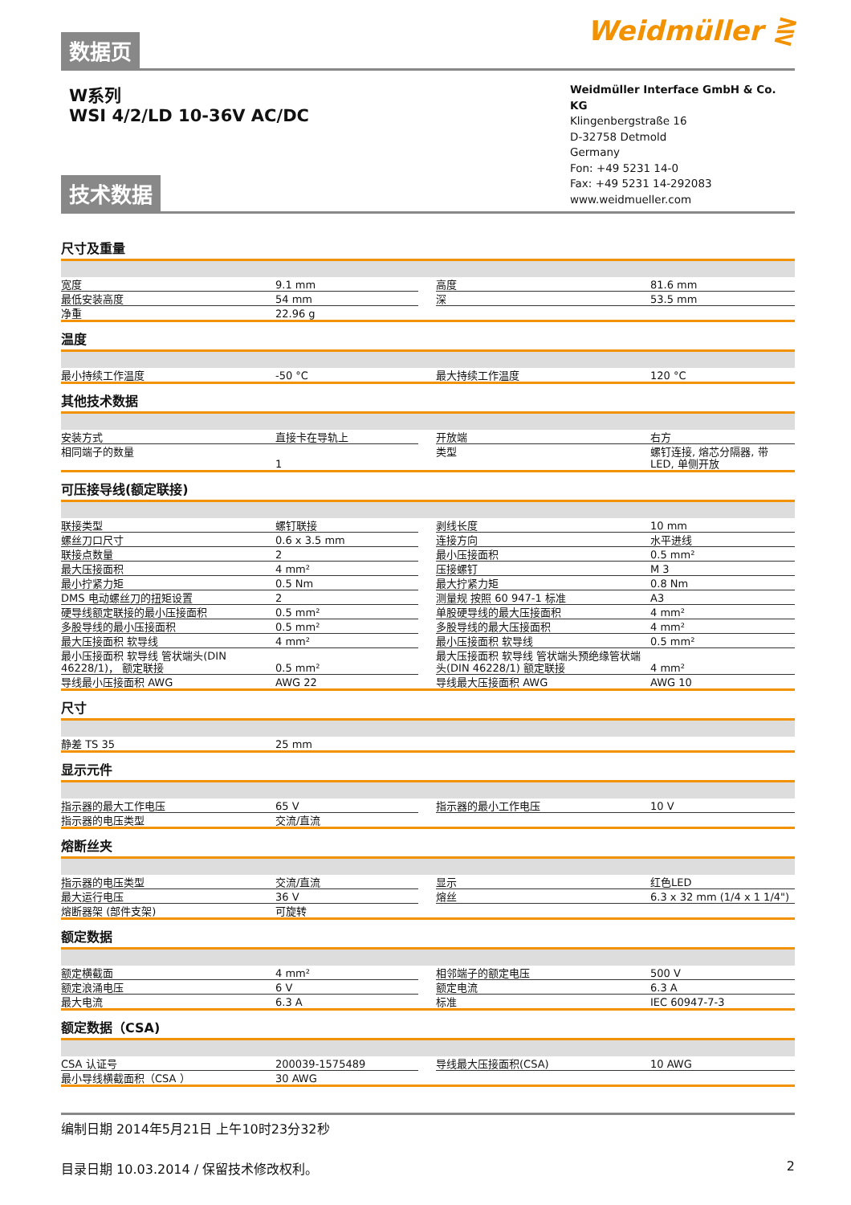数据页
Weidmüller ⋛
W系列
WSI 4/2/LD 10-36V AC/DC
Weidmüller Interface GmbH & Co. KG
Klingenbergstraße 16
D-32758 Detmold
Germany
Fon: +49 5231 14-0
Fax: +49 5231 14-292083
www.weidmueller.com
技术数据
尺寸及重量
| 宽度 | 9.1 mm | | 高度 | 81.6 mm |
| 最低安装高度 | 54 mm | | 深 | 53.5 mm |
| 净重 | 22.96 g | | | |
温度
| 最小持续工作温度 | -50 °C | | 最大持续工作温度 | 120 °C |
其他技术数据
| 安装方式 | 直接卡在导轨上 | | 开放端 | 右方 |
| 相同端子的数量 | 1 | | 类型 | 螺钉连接, 熔芯分隔器, 带 LED, 单侧开放 |
可压接导线(额定联接)
| 联接类型 | 螺钉联接 | | 剥线长度 | 10 mm |
| 螺丝刀口尺寸 | 0.6 x 3.5 mm | | 连接方向 | 水平进线 |
| 联接点数量 | 2 | | 最小压接面积 | 0.5 mm² |
| 最大压接面积 | 4 mm² | | 压接螺钉 | M 3 |
| 最小拧紧力矩 | 0.5 Nm | | 最大拧紧力矩 | 0.8 Nm |
| DMS 电动螺丝刀的扭矩设置 | 2 | | 测量规 按照 60 947-1 标准 | A3 |
| 硬导线额定联接的最小压接面积 | 0.5 mm² | | 单股硬导线的最大压接面积 | 4 mm² |
| 多股导线的最小压接面积 | 0.5 mm² | | 多股导线的最大压接面积 | 4 mm² |
| 最大压接面积 软导线 | 4 mm² | | 最小压接面积 软导线 | 0.5 mm² |
| 最小压接面积 软导线 管状端头(DIN 46228/1)， 额定联接 | 0.5 mm² | | 最大压接面积 软导线 管状端头预绝缘管状端头(DIN 46228/1) 额定联接 | 4 mm² |
| 导线最小压接面积 AWG | AWG 22 | | 导线最大压接面积 AWG | AWG 10 |
尺寸
| 静差 TS 35 | 25 mm | | | |
显示元件
| 指示器的最大工作电压 | 65 V | | 指示器的最小工作电压 | 10 V |
| 指示器的电压类型 | 交流/直流 | | | |
熔断丝夹
| 指示器的电压类型 | 交流/直流 | | 显示 | 红色LED |
| 最大运行电压 | 36 V | | 熔丝 | 6.3 x 32 mm (1/4 x 1 1/4") |
| 熔断器架 (部件支架) | 可旋转 | | | |
额定数据
| 额定横截面 | 4 mm² | | 相邻端子的额定电压 | 500 V |
| 额定浪涌电压 | 6 V | | 额定电流 | 6.3 A |
| 最大电流 | 6.3 A | | 标准 | IEC 60947-7-3 |
额定数据（CSA)
| CSA 认证号 | 200039-1575489 | | 导线最大压接面积(CSA) | 10 AWG |
| 最小导线横截面积（CSA ） | 30 AWG | | | |
编制日期 2014年5月21日 上午10时23分32秒
目录日期 10.03.2014 / 保留技术修改权利。 2